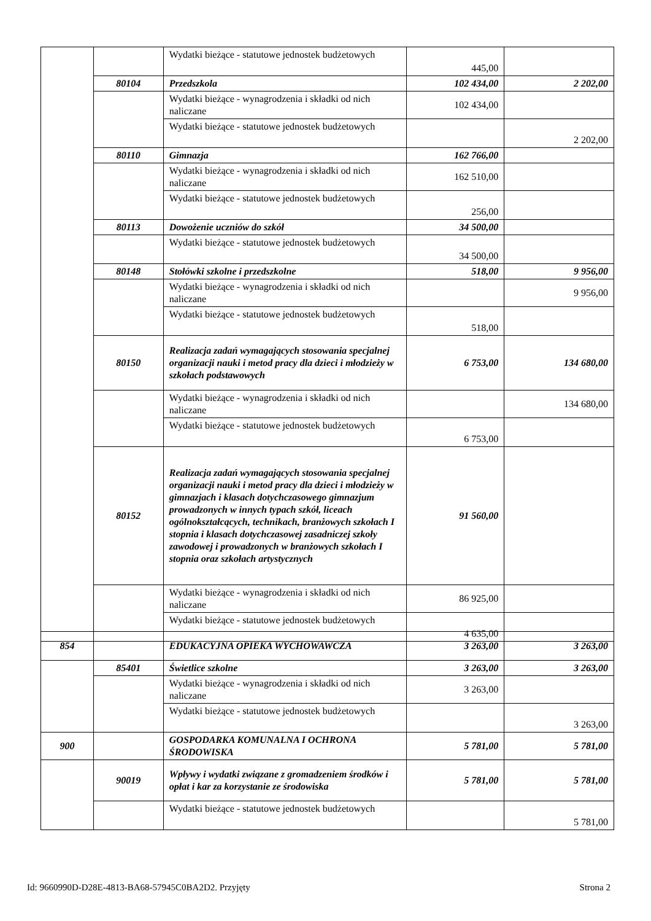| | | Wydatki bieżące - statutowe jednostek budżetowych | 445,00 | |
| | 80104 | Przedszkola | 102 434,00 | 2 202,00 |
| | | Wydatki bieżące - wynagrodzenia i składki od nich naliczane | 102 434,00 | |
| | | Wydatki bieżące - statutowe jednostek budżetowych | | 2 202,00 |
| | 80110 | Gimnazja | 162 766,00 | |
| | | Wydatki bieżące - wynagrodzenia i składki od nich naliczane | 162 510,00 | |
| | | Wydatki bieżące - statutowe jednostek budżetowych | 256,00 | |
| | 80113 | Dowożenie uczniów do szkół | 34 500,00 | |
| | | Wydatki bieżące - statutowe jednostek budżetowych | 34 500,00 | |
| | 80148 | Stołówki szkolne i przedszkolne | 518,00 | 9 956,00 |
| | | Wydatki bieżące - wynagrodzenia i składki od nich naliczane | | 9 956,00 |
| | | Wydatki bieżące - statutowe jednostek budżetowych | 518,00 | |
| | 80150 | Realizacja zadań wymagających stosowania specjalnej organizacji nauki i metod pracy dla dzieci i młodzieży w szkołach podstawowych | 6 753,00 | 134 680,00 |
| | | Wydatki bieżące - wynagrodzenia i składki od nich naliczane | | 134 680,00 |
| | | Wydatki bieżące - statutowe jednostek budżetowych | 6 753,00 | |
| | 80152 | Realizacja zadań wymagających stosowania specjalnej organizacji nauki i metod pracy dla dzieci i młodzieży w gimnazjach i klasach dotychczasowego gimnazjum prowadzonych w innych typach szkół, liceach ogólnokształcących, technikach, branżowych szkołach I stopnia i klasach dotychczasowej zasadniczej szkoły zawodowej i prowadzonych w branżowych szkołach I stopnia oraz szkołach artystycznych | 91 560,00 | |
| | | Wydatki bieżące - wynagrodzenia i składki od nich naliczane | 86 925,00 | |
| | | Wydatki bieżące - statutowe jednostek budżetowych | 4 635,00 | |
| 854 | | EDUKACYJNA OPIEKA WYCHOWAWCZA | 3 263,00 | 3 263,00 |
| | 85401 | Świetlice szkolne | 3 263,00 | 3 263,00 |
| | | Wydatki bieżące - wynagrodzenia i składki od nich naliczane | 3 263,00 | |
| | | Wydatki bieżące - statutowe jednostek budżetowych | | 3 263,00 |
| 900 | | GOSPODARKA KOMUNALNA I OCHRONA ŚRODOWISKA | 5 781,00 | 5 781,00 |
| | 90019 | Wpływy i wydatki związane z gromadzeniem środków i opłat i kar za korzystanie ze środowiska | 5 781,00 | 5 781,00 |
| | | Wydatki bieżące - statutowe jednostek budżetowych | | 5 781,00 |
Id: 9660990D-D28E-4813-BA68-57945C0BA2D2. Przyjęty Strona 2